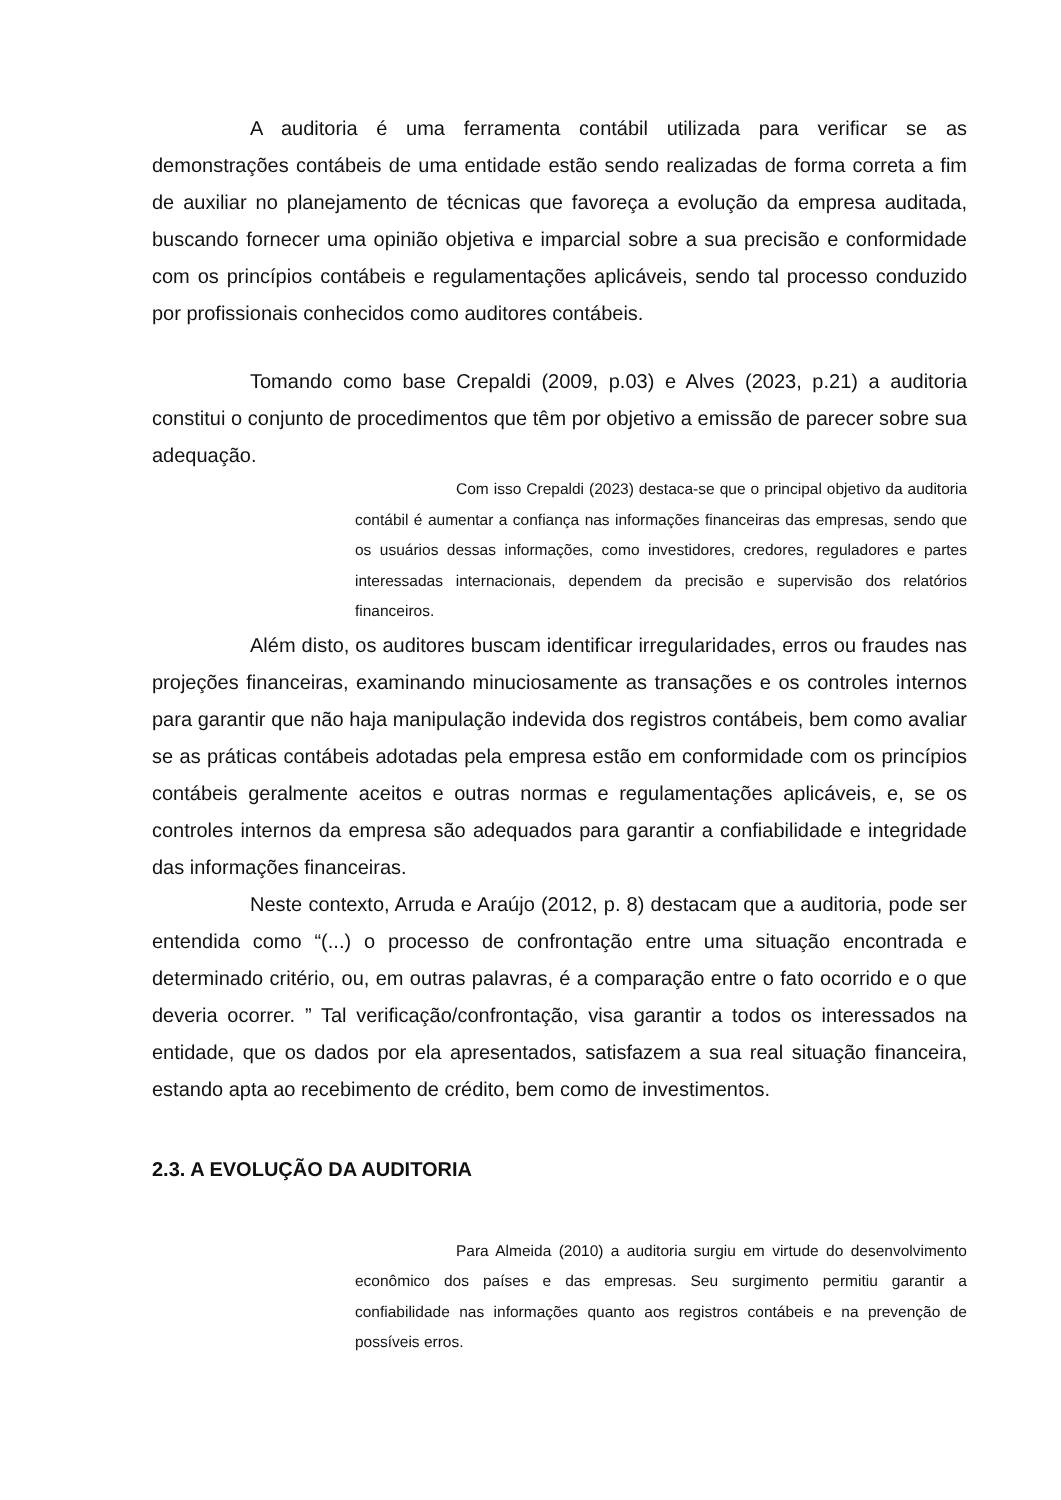A auditoria é uma ferramenta contábil utilizada para verificar se as demonstrações contábeis de uma entidade estão sendo realizadas de forma correta a fim de auxiliar no planejamento de técnicas que favoreça a evolução da empresa auditada, buscando fornecer uma opinião objetiva e imparcial sobre a sua precisão e conformidade com os princípios contábeis e regulamentações aplicáveis, sendo tal processo conduzido por profissionais conhecidos como auditores contábeis.
Tomando como base Crepaldi (2009, p.03) e Alves (2023, p.21) a auditoria constitui o conjunto de procedimentos que têm por objetivo a emissão de parecer sobre sua adequação.
Com isso Crepaldi (2023) destaca-se que o principal objetivo da auditoria contábil é aumentar a confiança nas informações financeiras das empresas, sendo que os usuários dessas informações, como investidores, credores, reguladores e partes interessadas internacionais, dependem da precisão e supervisão dos relatórios financeiros.
Além disto, os auditores buscam identificar irregularidades, erros ou fraudes nas projeções financeiras, examinando minuciosamente as transações e os controles internos para garantir que não haja manipulação indevida dos registros contábeis, bem como avaliar se as práticas contábeis adotadas pela empresa estão em conformidade com os princípios contábeis geralmente aceitos e outras normas e regulamentações aplicáveis, e, se os controles internos da empresa são adequados para garantir a confiabilidade e integridade das informações financeiras.
Neste contexto, Arruda e Araújo (2012, p. 8) destacam que a auditoria, pode ser entendida como “(...) o processo de confrontação entre uma situação encontrada e determinado critério, ou, em outras palavras, é a comparação entre o fato ocorrido e o que deveria ocorrer. ” Tal verificação/confrontação, visa garantir a todos os interessados na entidade, que os dados por ela apresentados, satisfazem a sua real situação financeira, estando apta ao recebimento de crédito, bem como de investimentos.
2.3. A EVOLUÇÃO DA AUDITORIA
Para Almeida (2010) a auditoria surgiu em virtude do desenvolvimento econômico dos países e das empresas. Seu surgimento permitiu garantir a confiabilidade nas informações quanto aos registros contábeis e na prevenção de possíveis erros.